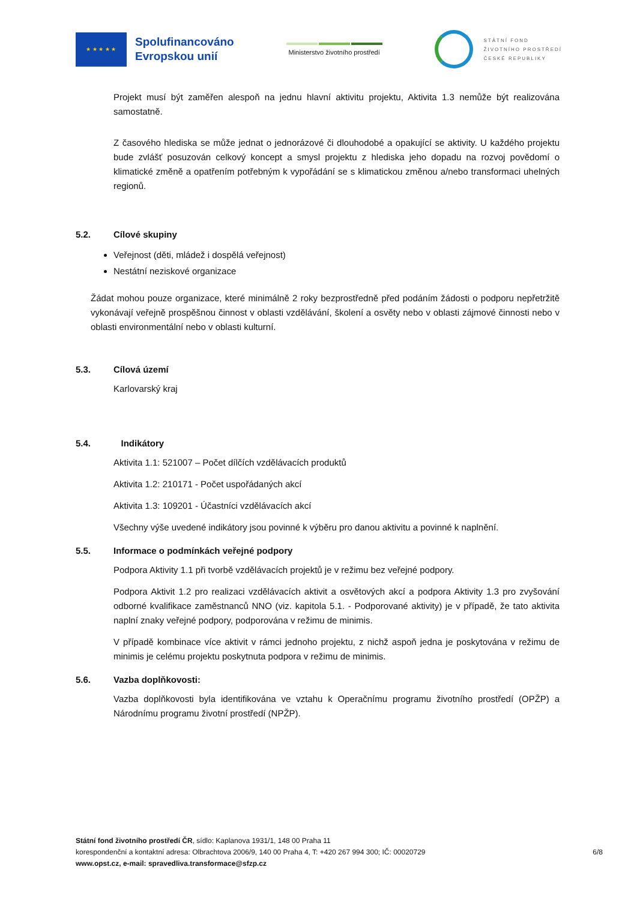★ ★ ★ ★ ★
Spolufinancováno
Evropskou unií
Ministerstvo životního prostředí
STÁTNÍ FOND
ŽIVOTNÍHO PROSTŘEDÍ
ČESKÉ REPUBLIKY
Projekt musí být zaměřen alespoň na jednu hlavní aktivitu projektu, Aktivita 1.3 nemůže být realizována samostatně.
Z časového hlediska se může jednat o jednorázové či dlouhodobé a opakující se aktivity. U každého projektu bude zvlášť posuzován celkový koncept a smysl projektu z hlediska jeho dopadu na rozvoj povědomí o klimatické změně a opatřením potřebným k vypořádání se s klimatickou změnou a/nebo transformaci uhelných regionů.
5.2. Cílové skupiny
Veřejnost (děti, mládež i dospělá veřejnost)
Nestátní neziskové organizace
Žádat mohou pouze organizace, které minimálně 2 roky bezprostředně před podáním žádosti o podporu nepřetržitě vykonávají veřejně prospěšnou činnost v oblasti vzdělávání, školení a osvěty nebo v oblasti zájmové činnosti nebo v oblasti environmentální nebo v oblasti kulturní.
5.3. Cílová území
Karlovarský kraj
5.4. Indikátory
Aktivita 1.1: 521007 – Počet dílčích vzdělávacích produktů
Aktivita 1.2: 210171 - Počet uspořádaných akcí
Aktivita 1.3: 109201 - Účastníci vzdělávacích akcí
Všechny výše uvedené indikátory jsou povinné k výběru pro danou aktivitu a povinné k naplnění.
5.5. Informace o podmínkách veřejné podpory
Podpora Aktivity 1.1 při tvorbě vzdělávacích projektů je v režimu bez veřejné podpory.
Podpora Aktivit 1.2 pro realizaci vzdělávacích aktivit a osvětových akcí a podpora Aktivity 1.3 pro zvyšování odborné kvalifikace zaměstnanců NNO (viz. kapitola 5.1. - Podporované aktivity) je v případě, že tato aktivita naplní znaky veřejné podpory, podporována v režimu de minimis.
V případě kombinace více aktivit v rámci jednoho projektu, z nichž aspoň jedna je poskytována v režimu de minimis je celému projektu poskytnuta podpora v režimu de minimis.
5.6. Vazba doplňkovosti:
Vazba doplňkovosti byla identifikována ve vztahu k Operačnímu programu životního prostředí (OPŽP) a Národnímu programu životní prostředí (NPŽP).
Státní fond životního prostředí ČR, sídlo: Kaplanova 1931/1, 148 00 Praha 11
korespondenční a kontaktní adresa: Olbrachtova 2006/9, 140 00 Praha 4, T: +420 267 994 300; IČ: 00020729
www.opst.cz, e-mail: spravedliva.transformace@sfzp.cz
6/8